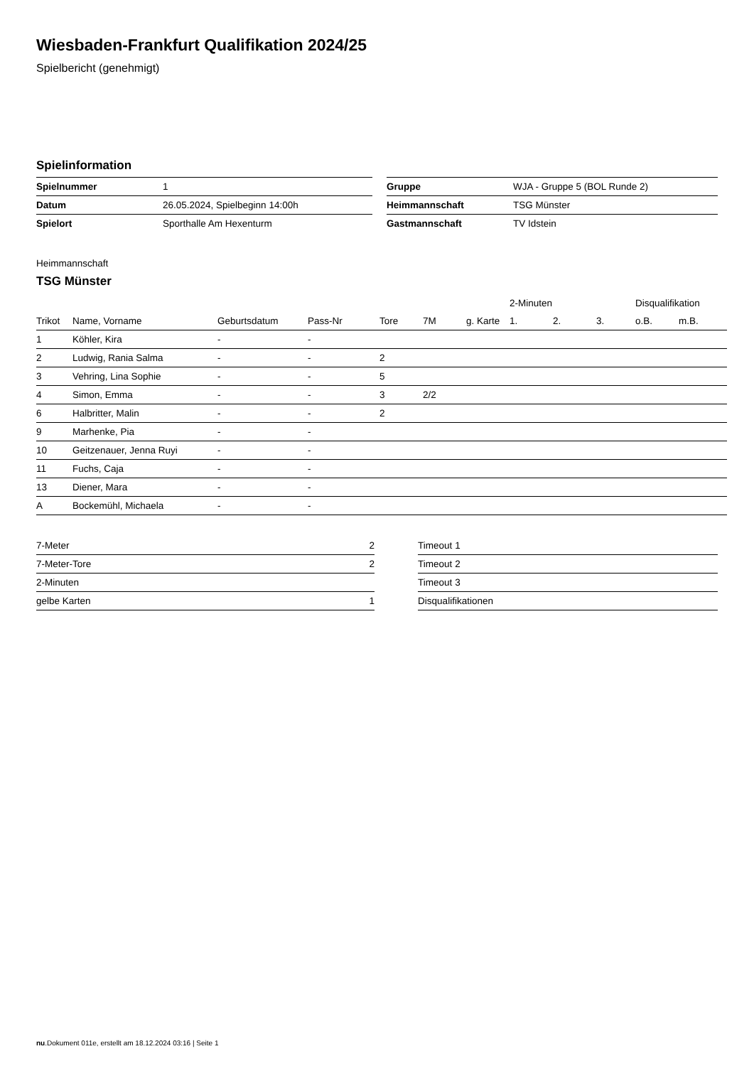Wiesbaden-Frankfurt Qualifikation 2024/25
Spielbericht (genehmigt)
Spielinformation
| Spielnummer | 1 | | Gruppe | WJA - Gruppe 5 (BOL Runde 2) |
| Datum | 26.05.2024, Spielbeginn 14:00h | | Heimmannschaft | TSG Münster |
| Spielort | Sporthalle Am Hexenturm | | Gastmannschaft | TV Idstein |
Heimmannschaft
TSG Münster
| | | | | | | | 2-Minuten | | | Disqualifikation | |
| Trikot | Name, Vorname | Geburtsdatum | Pass-Nr | Tore | 7M | g. Karte | 1. | 2. | 3. | o.B. | m.B. |
| 1 | Köhler, Kira | - | - | | | | | | | | |
| 2 | Ludwig, Rania Salma | - | - | 2 | | | | | | | |
| 3 | Vehring, Lina Sophie | - | - | 5 | | | | | | | |
| 4 | Simon, Emma | - | - | 3 | 2/2 | | | | | | |
| 6 | Halbritter, Malin | - | - | 2 | | | | | | | |
| 9 | Marhenke, Pia | - | - | | | | | | | | |
| 10 | Geitzenauer, Jenna Ruyi | - | - | | | | | | | | |
| 11 | Fuchs, Caja | - | - | | | | | | | | |
| 13 | Diener, Mara | - | - | | | | | | | | |
| A | Bockemühl, Michaela | - | - | | | | | | | | |
| 7-Meter | 2 |
| 7-Meter-Tore | 2 |
| 2-Minuten | |
| gelbe Karten | 1 |
| Timeout 1 |
| Timeout 2 |
| Timeout 3 |
| Disqualifikationen |
nu.Dokument 011e, erstellt am 18.12.2024 03:16 | Seite 1